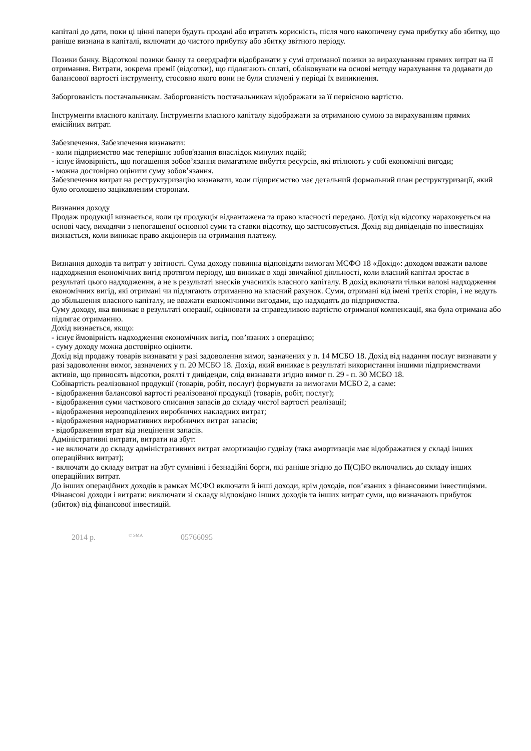капіталі до дати, поки ці цінні папери будуть продані або втратять корисність, після чого накопичену сума прибутку або збитку, що раніше визнана в капіталі, включати до чистого прибутку або збитку звітного періоду.
Позики банку. Відсоткові позики банку та овердрафти відображати у сумі отриманої позики за вирахуванням прямих витрат на її отримання. Витрати, зокрема премії (відсотки), що підлягають сплаті, обліковувати на основі методу нарахування та додавати до балансової вартості інструменту, стосовно якого вони не були сплачені у періоді їх виникнення.
Заборгованість постачальникам. Заборгованість постачальникам відображати за її первісною вартістю.
Інструменти власного капіталу. Інструменти власного капіталу відображати за отриманою сумою за вирахуванням прямих емісійних витрат.
Забезпечення. Забезпечення визнавати:
- коли підприємство має теперішнє зобов'язання внаслідок минулих подій;
- існує ймовірність, що погашення зобов’язання вимагатиме вибуття ресурсів, які втілюють у собі економічні вигоди;
- можна достовірно оцінити суму зобов’язання.
Забезпечення витрат на реструктуризацію визнавати, коли підприємство має детальний формальний план реструктуризації, який було оголошено зацікавленим сторонам.
Визнання доходу
Продаж продукції визнається, коли ця продукція відвантажена та право власності передано. Дохід від відсотку нараховується на основі часу, виходячи з непогашеної основної суми та ставки відсотку, що застосовується. Дохід від дивідендів по інвестиціях визнається, коли виникає право акціонерів на отримання платежу.
Визнання доходів та витрат у звітності. Сума доходу повинна відповідати вимогам МСФО 18 «Дохід»: доходом вважати валове надходження економічних вигід протягом періоду, що виникає в ході звичайної діяльності, коли власний капітал зростає в результаті цього надходження, а не в результаті внесків учасників власного капіталу. В дохід включати тільки валові надходження економічних вигід, які отримані чи підлягають отриманню на власний рахунок. Суми, отримані від імені третіх сторін, і не ведуть до збільшення власного капіталу, не вважати економічними вигодами, що надходять до підприємства.
Суму доходу, яка виникає в результаті операції, оцінювати за справедливою вартістю отриманої компенсації, яка була отримана або підлягає отриманню.
Дохід визнається, якщо:
- існує ймовірність надходження економічних вигід, пов’язаних з операцією;
- суму доходу можна достовірно оцінити.
Дохід від продажу товарів визнавати у разі задоволення вимог, зазначених у п. 14 МСБО 18. Дохід від надання послуг визнавати у разі задоволення вимог, зазначених у п. 20 МСБО 18. Дохід, який виникає в результаті використання іншими підприємствами активів, що приносять відсотки, роялті т дивіденди, слід визнавати згідно вимог п. 29 - п. 30 МСБО 18.
Собівартість реалізованої продукції (товарів, робіт, послуг) формувати за вимогами МСБО 2, а саме:
- відображення балансової вартості реалізованої продукції (товарів, робіт, послуг);
- відображення суми часткового списання запасів до складу чистої вартості реалізації;
- відображення нерозподілених виробничих накладних витрат;
- відображення наднормативних виробничих витрат запасів;
- відображення втрат від знецінення запасів.
Адміністративні витрати, витрати на збут:
- не включати до складу адміністративних витрат амортизацію гудвілу (така амортизація має відображатися у складі інших операційних витрат);
- включати до складу витрат на збут сумнівні і безнадійні борги, які раніше згідно до П(С)БО включались до складу інших операційних витрат.
До інших операційних доходів в рамках МСФО включати й інші доходи, крім доходів, пов’язаних з фінансовими інвестиціями.
Фінансові доходи і витрати: виключати зі складу відповідно інших доходів та інших витрат суми, що визначають прибуток (збиток) від фінансової інвестицій.
2014 р. <sup>© SMA</sup> 05766095